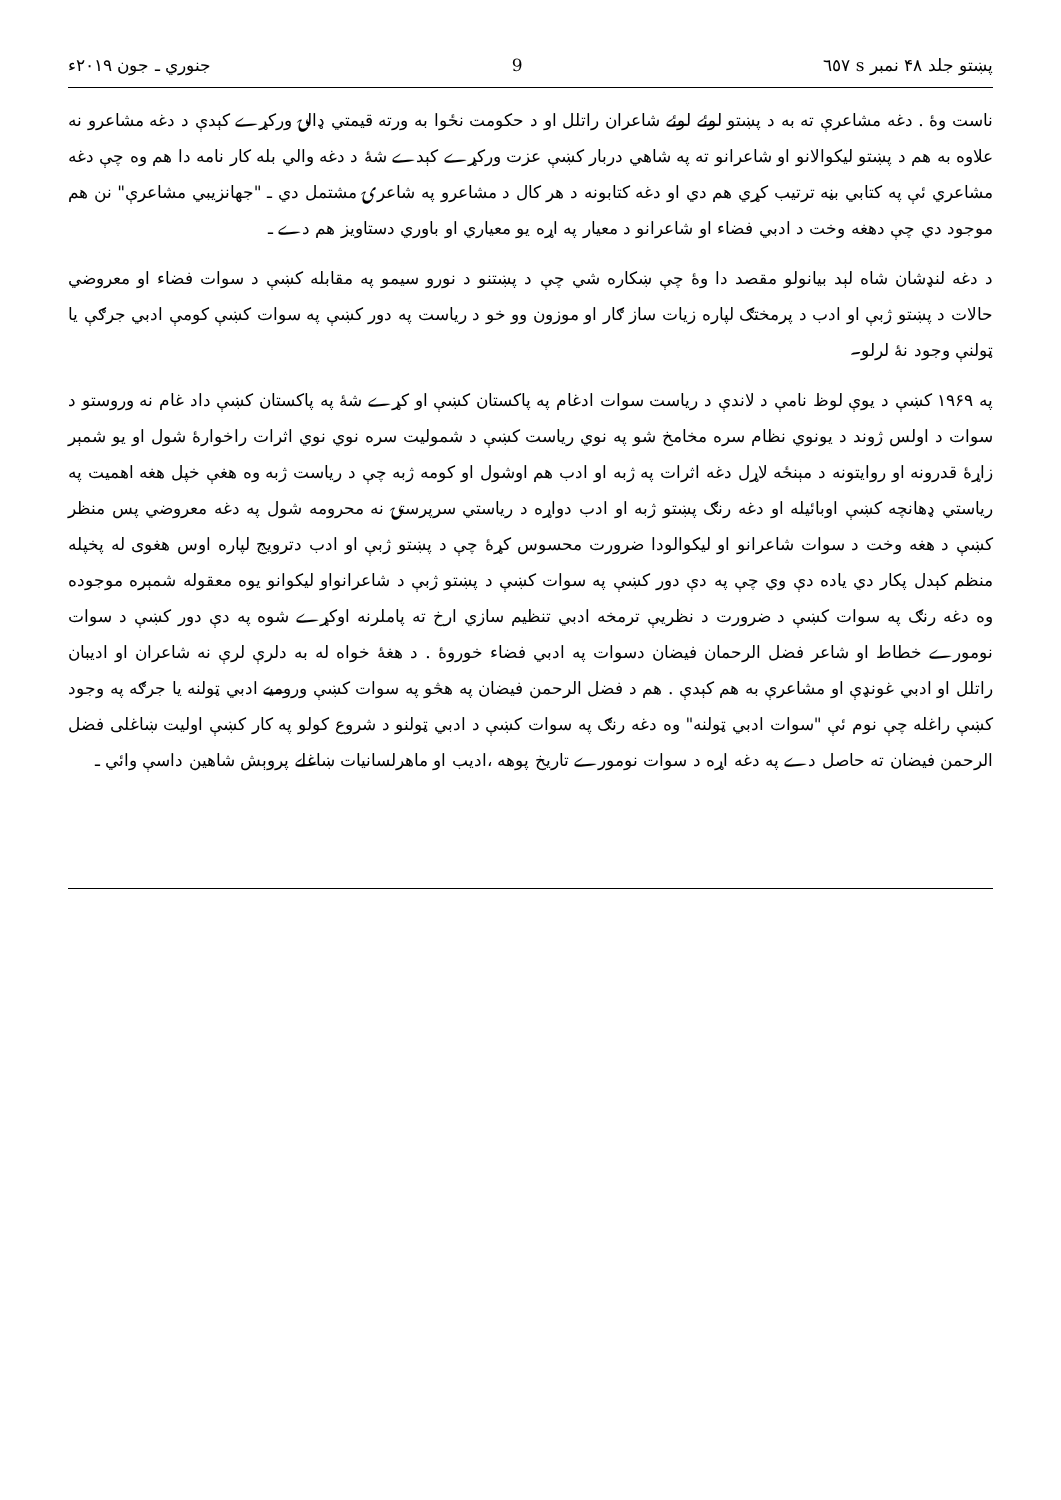پښتو جلد ۴۸ نمبر s ٦٥٧ 9 جنوري ـ جون ۲۰۱۹ء
ناست وۀ . دغه مشاعرې ته به د پښتو لوئے لوئے شاعران راتلل او د حکومت نځوا به ورته قيمتي ډالۍ ورکړے کېدې د دغه مشاعرو نه علاوه به هم د پښتو ليکوالانو او شاعرانو ته په شاهي دربار کښې عزت ورکړے کېدے شۀ د دغه والي بله کار نامه دا هم وه چې دغه مشاعري ئې په کتابي بڼه ترتيب کړي هم دي او دغه کتابونه د هر کال د مشاعرو په شاعرۍ مشتمل دي ـ "جهانزيبي مشاعرې" نن هم موجود دي چې دهغه وخت د ادبي فضاء او شاعرانو د معيار په اړه يو معياري او باوري دستاويز هم دے ـ
د دغه لنډشان شاه لېد بيانولو مقصد دا وۀ چې ښکاره شي چې د پښتنو د نورو سيمو په مقابله کښې د سوات فضاء او معروضي حالات د پښتو ژبې او ادب د پرمختګ لپاره زيات ساز ګار او موزون وو خو د رياست په دور کښې په سوات کښې کومې ادبي جرګې يا ټولنې وجود نۀ لرلو۔
په ۱۹۶۹ کښې د يوې لوظ نامې د لاندې د رياست سوات ادغام په پاکستان کښې او کړے شۀ په پاکستان کښې داد غام نه وروستو د سوات د اولس ژوند د يونوي نظام سره مخامخ شو په نوي رياست کښې د شموليت سره نوي نوي اثرات راخوارۀ شول او يو شمېر زاړۀ قدرونه او روايتونه د مېنځه لاړل دغه اثرات په ژبه او ادب هم اوشول او کومه ژبه چې د رياست ژبه وه هغې خپل هغه اهميت په رياستي ډهانچه کښې اوبائيله او دغه رنګ پښتو ژبه او ادب دواړه د رياستي سرپرستۍ نه محرومه شول په دغه معروضي پس منظر کښې د هغه وخت د سوات شاعرانو او ليکوالودا ضرورت محسوس کړۀ چې د پښتو ژبې او ادب دترويج لپاره اوس هغوی له پخپله منظم کېدل پکار دي ياده دې وي چې په دې دور کښې په سوات کښې د پښتو ژبې د شاعرانواو ليکوانو يوه معقوله شمېره موجوده وه دغه رنګ په سوات کښې د ضرورت د نظريې ترمخه ادبي تنظيم سازي ارخ ته پاملرنه اوکړے شوه په دې دور کښې د سوات نومورے خطاط او شاعر فضل الرحمان فيضان دسوات په ادبي فضاء خوروۀ . د هغۀ خواه له به دلرې لرې نه شاعران او اديبان راتلل او ادبي غونډې او مشاعرې به هم کېدې . هم د فضل الرحمن فيضان په هڅو په سوات کښې وروميے ادبي ټولنه يا جرګه په وجود کښې راغله چې نوم ئې "سوات ادبي ټولنه" وه دغه رنګ په سوات کښې د ادبي ټولنو د شروع کولو په کار کښې اوليت ښاغلی فضل الرحمن فيضان ته حاصل دے په دغه اړه د سوات نومورے تاريخ پوهه ،اديب او ماهرلسانيات ښاغلے پروېش شاهين داسې وائي ـ